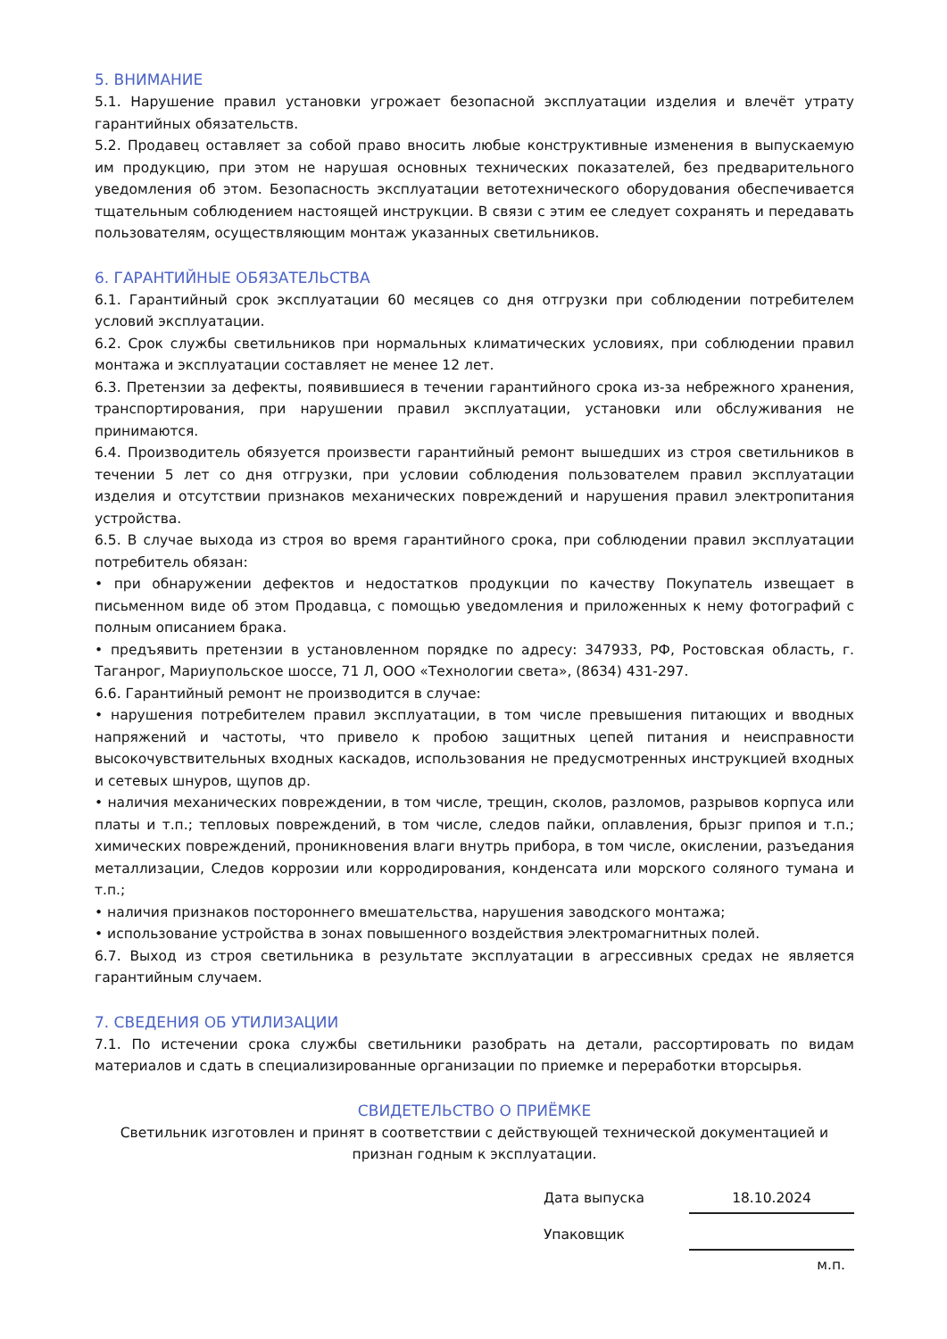5. ВНИМАНИЕ
5.1. Нарушение правил установки угрожает безопасной эксплуатации изделия и влечёт утрату гарантийных обязательств.
5.2. Продавец оставляет за собой право вносить любые конструктивные изменения в выпускаемую им продукцию, при этом не нарушая основных технических показателей, без предварительного уведомления об этом. Безопасность эксплуатации ветотехнического оборудования обеспечивается тщательным соблюдением настоящей инструкции. В связи с этим ее следует сохранять и передавать пользователям, осуществляющим монтаж указанных светильников.
6. ГАРАНТИЙНЫЕ ОБЯЗАТЕЛЬСТВА
6.1. Гарантийный срок эксплуатации 60 месяцев со дня отгрузки при соблюдении потребителем условий эксплуатации.
6.2. Срок службы светильников при нормальных климатических условиях, при соблюдении правил монтажа и эксплуатации составляет не менее 12 лет.
6.3. Претензии за дефекты, появившиеся в течении гарантийного срока из-за небрежного хранения, транспортирования, при нарушении правил эксплуатации, установки или обслуживания не принимаются.
6.4. Производитель обязуется произвести гарантийный ремонт вышедших из строя светильников в течении 5 лет со дня отгрузки, при условии соблюдения пользователем правил эксплуатации изделия и отсутствии признаков механических повреждений и нарушения правил электропитания устройства.
6.5. В случае выхода из строя во время гарантийного срока, при соблюдении правил эксплуатации потребитель обязан:
• при обнаружении дефектов и недостатков продукции по качеству Покупатель извещает в письменном виде об этом Продавца, с помощью уведомления и приложенных к нему фотографий с полным описанием брака.
• предъявить претензии в установленном порядке по адресу: 347933, РФ, Ростовская область, г. Таганрог, Мариупольское шоссе, 71 Л, ООО «Технологии света», (8634) 431-297.
6.6. Гарантийный ремонт не производится в случае:
• нарушения потребителем правил эксплуатации, в том числе превышения питающих и вводных напряжений и частоты, что привело к пробою защитных цепей питания и неисправности высокочувствительных входных каскадов, использования не предусмотренных инструкцией входных и сетевых шнуров, щупов др.
• наличия механических повреждении, в том числе, трещин, сколов, разломов, разрывов корпуса или платы и т.п.; тепловых повреждений, в том числе, следов пайки, оплавления, брызг припоя и т.п.; химических повреждений, проникновения влаги внутрь прибора, в том числе, окислении, разъедания металлизации, Следов коррозии или корродирования, конденсата или морского соляного тумана и т.п.;
• наличия признаков постороннего вмешательства, нарушения заводского монтажа;
• использование устройства в зонах повышенного воздействия электромагнитных полей.
6.7. Выход из строя светильника в результате эксплуатации в агрессивных средах не является гарантийным случаем.
7. СВЕДЕНИЯ ОБ УТИЛИЗАЦИИ
7.1. По истечении срока службы светильники разобрать на детали, рассортировать по видам материалов и сдать в специализированные организации по приемке и переработки вторсырья.
СВИДЕТЕЛЬСТВО О ПРИЁМКЕ
Светильник изготовлен и принят в соответствии с действующей технической документацией и признан годным к эксплуатации.
| Дата выпуска | | 18.10.2024 |
| Упаковщик | | |
| | | м.п. |